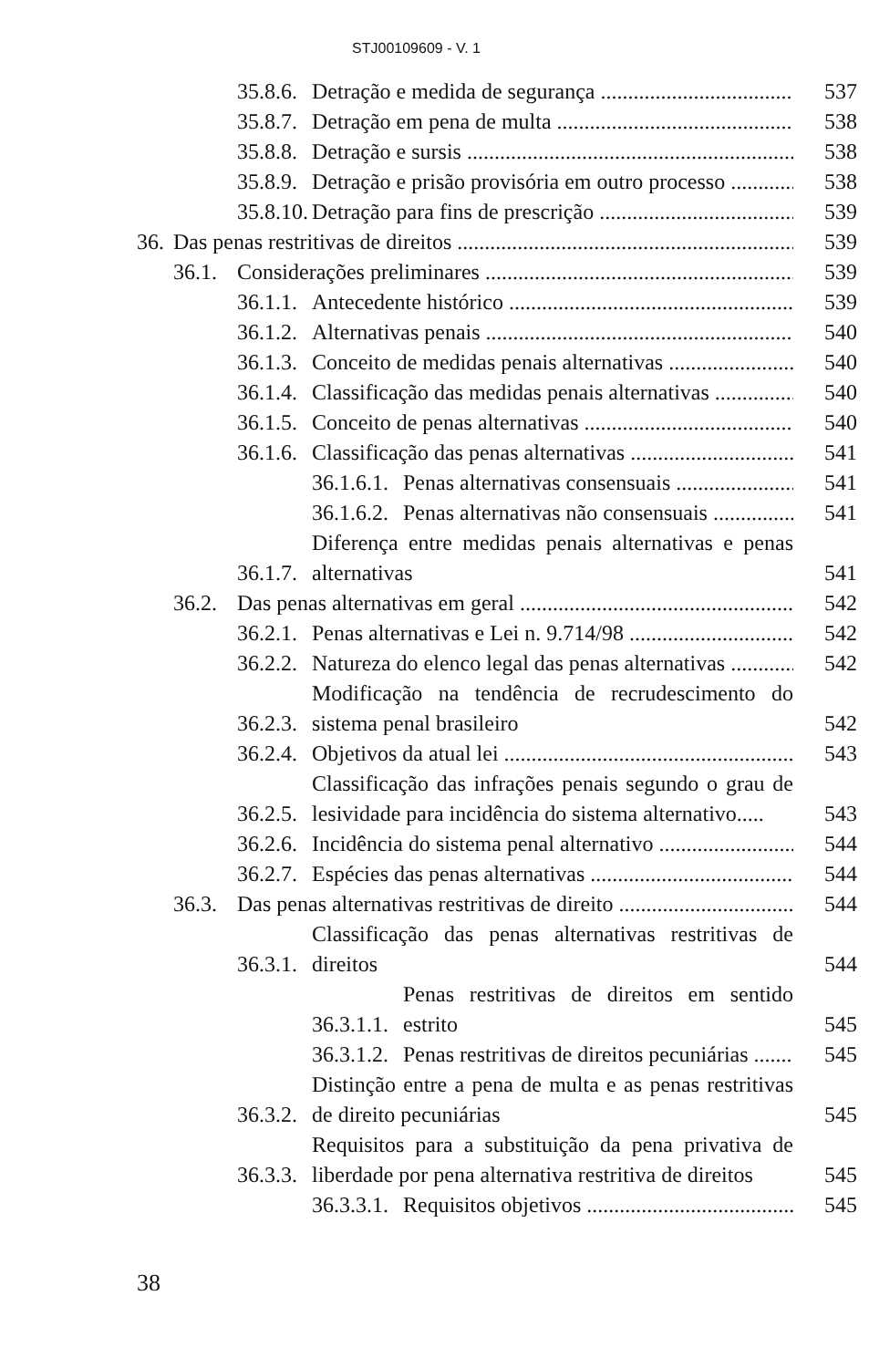STJ00109609 - V. 1
35.8.6. Detração e medida de segurança 537
35.8.7. Detração em pena de multa 538
35.8.8. Detração e sursis 538
35.8.9. Detração e prisão provisória em outro processo 538
35.8.10. Detração para fins de prescrição 539
36. Das penas restritivas de direitos 539
36.1. Considerações preliminares 539
36.1.1. Antecedente histórico 539
36.1.2. Alternativas penais 540
36.1.3. Conceito de medidas penais alternativas 540
36.1.4. Classificação das medidas penais alternativas 540
36.1.5. Conceito de penas alternativas 540
36.1.6. Classificação das penas alternativas 541
36.1.6.1. Penas alternativas consensuais 541
36.1.6.2. Penas alternativas não consensuais 541
36.1.7. Diferença entre medidas penais alternativas e penas alternativas 541
36.2. Das penas alternativas em geral 542
36.2.1. Penas alternativas e Lei n. 9.714/98 542
36.2.2. Natureza do elenco legal das penas alternativas 542
36.2.3. Modificação na tendência de recrudescimento do sistema penal brasileiro 542
36.2.4. Objetivos da atual lei 543
36.2.5. Classificação das infrações penais segundo o grau de lesividade para incidência do sistema alternativo..... 543
36.2.6. Incidência do sistema penal alternativo 544
36.2.7. Espécies das penas alternativas 544
36.3. Das penas alternativas restritivas de direito 544
36.3.1. Classificação das penas alternativas restritivas de direitos 544
36.3.1.1. Penas restritivas de direitos em sentido estrito 545
36.3.1.2. Penas restritivas de direitos pecuniárias 545
36.3.2. Distinção entre a pena de multa e as penas restritivas de direito pecuniárias 545
36.3.3. Requisitos para a substituição da pena privativa de liberdade por pena alternativa restritiva de direitos 545
36.3.3.1. Requisitos objetivos 545
38